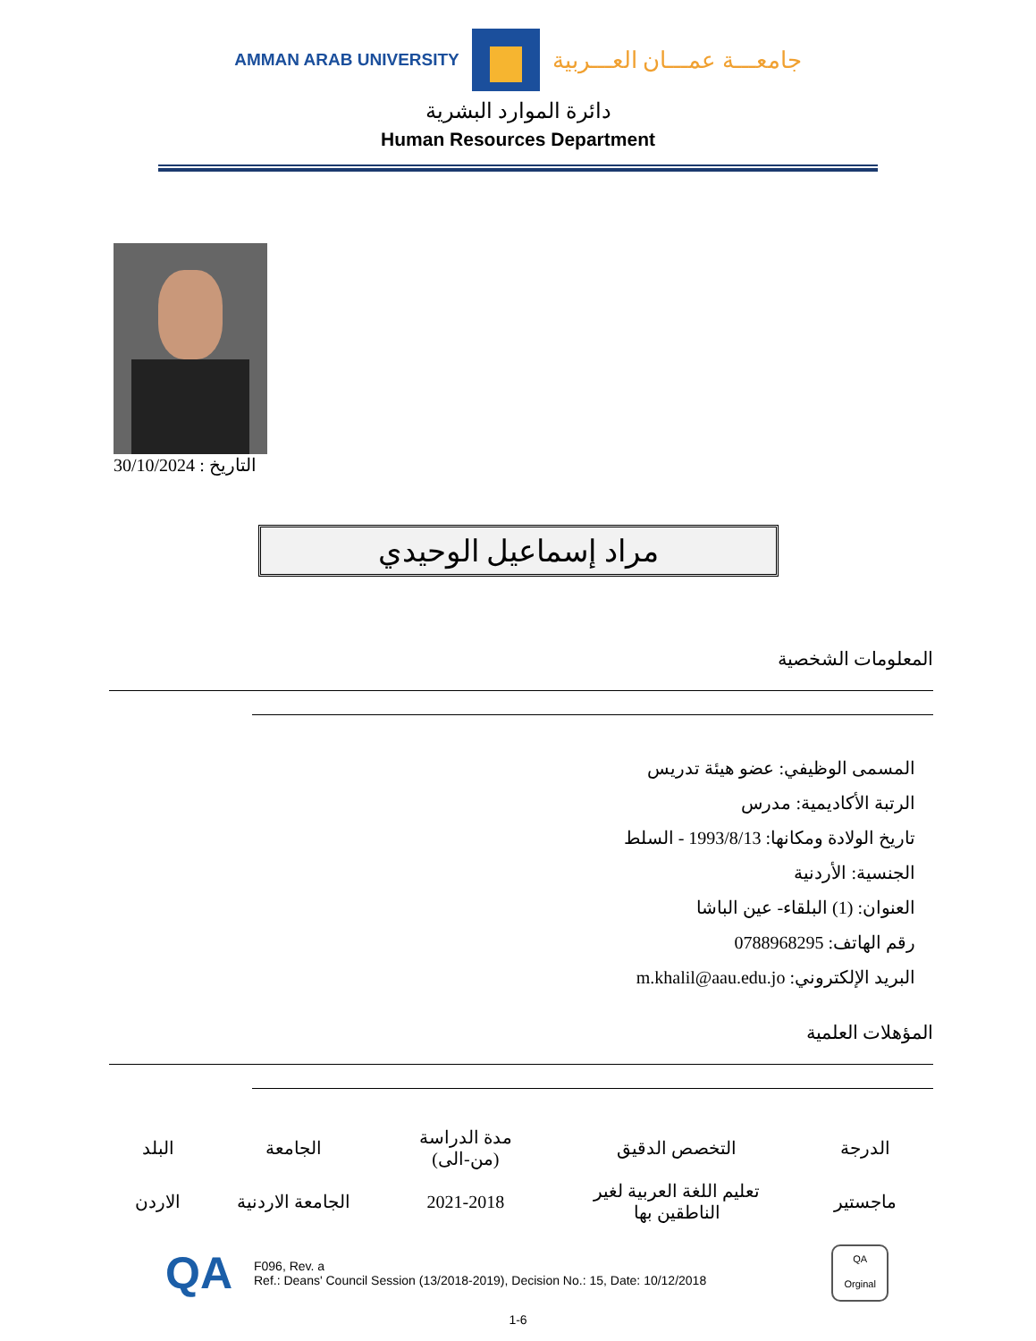AMMAN ARAB UNIVERSITY
جامعـــة عمـــان العـــربية
دائرة الموارد البشرية
Human Resources Department
التاريخ : 30/10/2024
مراد إسماعيل الوحيدي
المعلومات الشخصية
المسمى الوظيفي: عضو هيئة تدريس
الرتبة الأكاديمية: مدرس
تاريخ الولادة ومكانها: 1993/8/13 - السلط
الجنسية: الأردنية
العنوان: (1) البلقاء- عين الباشا
رقم الهاتف: 0788968295
البريد الإلكتروني: m.khalil@aau.edu.jo
المؤهلات العلمية
| الدرجة | التخصص الدقيق | مدة الدراسة (من-الى) | الجامعة | البلد |
| --- | --- | --- | --- | --- |
| ماجستير | تعليم اللغة العربية لغير الناطقين بها | 2021-2018 | الجامعة الاردنية | الاردن |
QA
F096, Rev. a
Ref.: Deans' Council Session (13/2018-2019), Decision No.: 15, Date: 10/12/2018
QA
Orginal
1-6